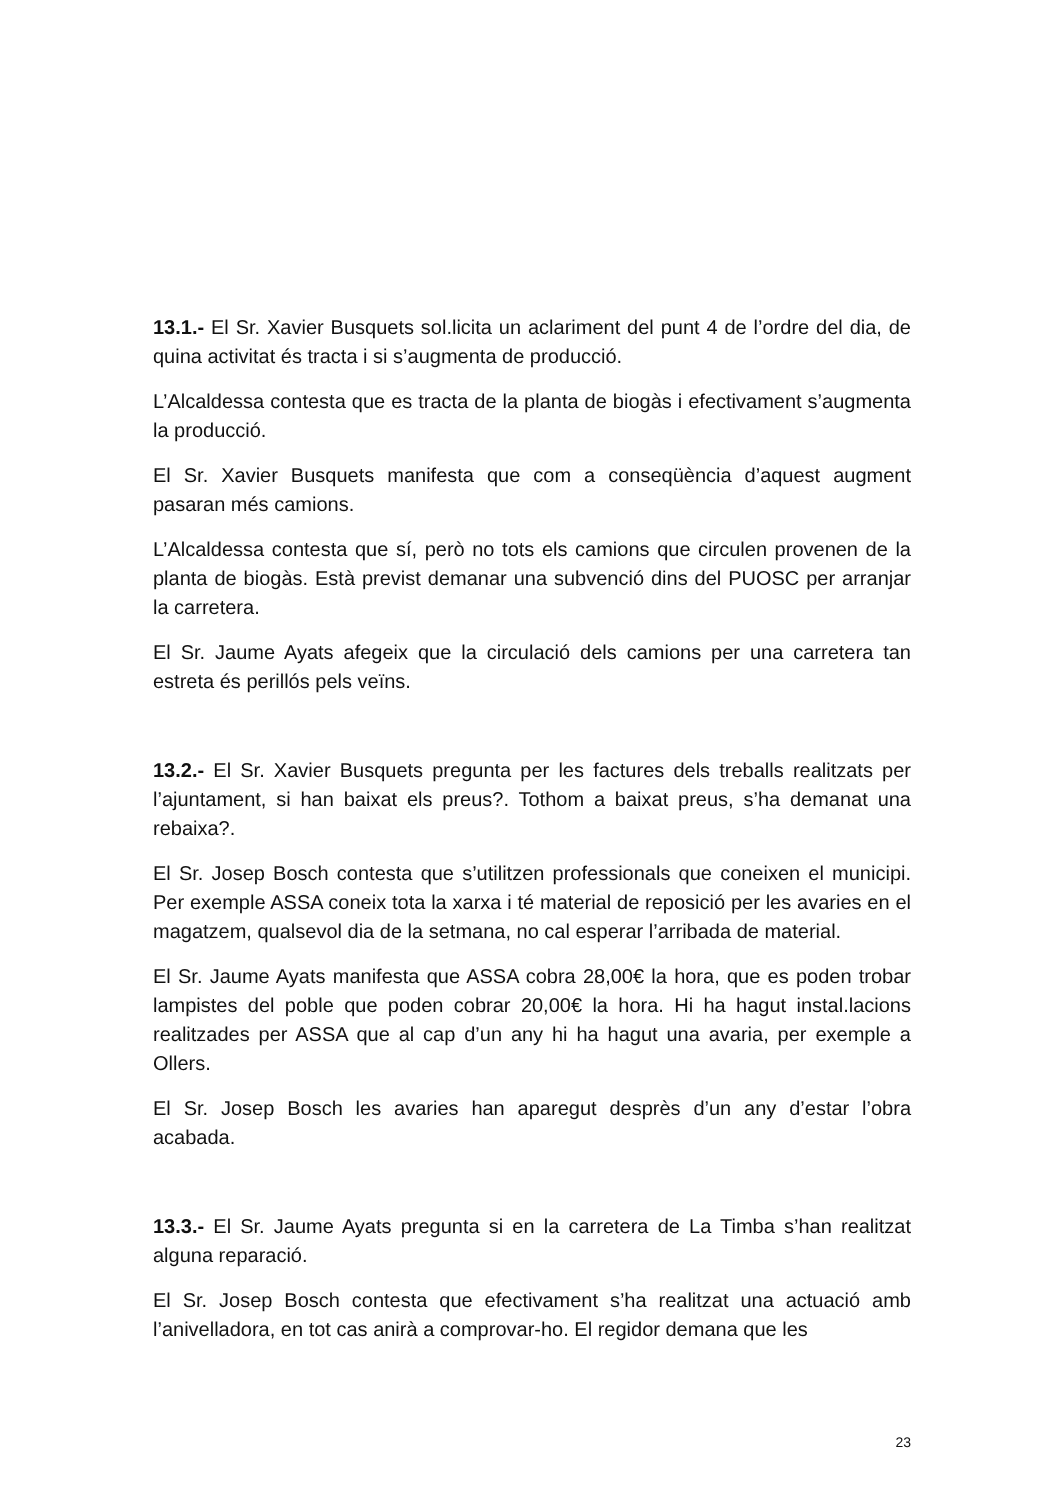13.1.- El Sr. Xavier Busquets sol.licita un aclariment del punt 4 de l’ordre del dia, de quina activitat és tracta i si s’augmenta de producció.
L’Alcaldessa contesta que es tracta de la planta de biogàs i efectivament s’augmenta la producció.
El Sr. Xavier Busquets manifesta que com a conseqüència d’aquest augment pasaran més camions.
L’Alcaldessa contesta que sí, però no tots els camions que circulen provenen de la planta de biogàs. Està previst demanar una subvenció dins del PUOSC per arranjar la carretera.
El Sr. Jaume Ayats afegeix que la circulació dels camions per una carretera tan estreta és perillós pels veïns.
13.2.- El Sr. Xavier Busquets pregunta per les factures dels treballs realitzats per l’ajuntament, si han baixat els preus?. Tothom a baixat preus, s’ha demanat una rebaixa?.
El Sr. Josep Bosch contesta que s’utilitzen professionals que coneixen el municipi. Per exemple ASSA coneix tota la xarxa i té material de reposició per les avaries en el magatzem, qualsevol dia de la setmana, no cal esperar l’arribada de material.
El Sr. Jaume Ayats manifesta que ASSA cobra 28,00€ la hora, que es poden trobar lampistes del poble que poden cobrar 20,00€ la hora. Hi ha hagut instal.lacions realitzades per ASSA que al cap d’un any hi ha hagut una avaria, per exemple a Ollers.
El Sr. Josep Bosch les avaries han aparegut desprès d’un any d’estar l’obra acabada.
13.3.- El Sr. Jaume Ayats pregunta si en la carretera de La Timba s’han realitzat alguna reparació.
El Sr. Josep Bosch contesta que efectivament s’ha realitzat una actuació amb l’anivelladora, en tot cas anirà a comprovar-ho. El regidor demana que les
23